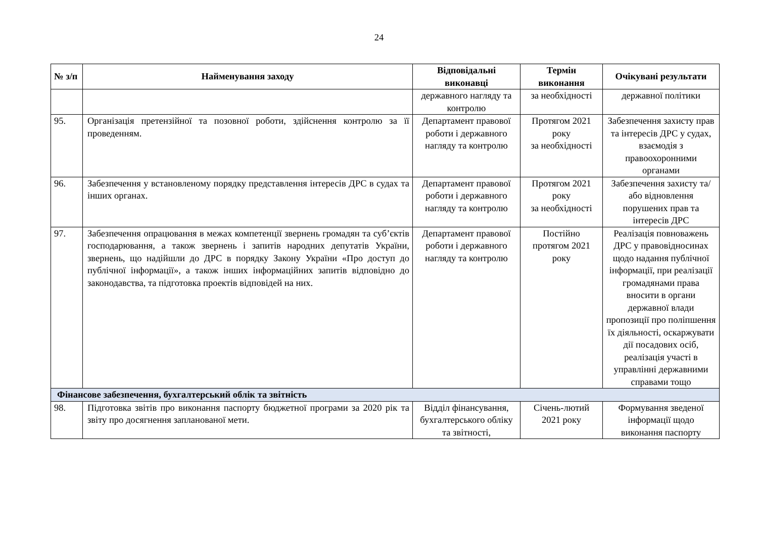24
| № з/п | Найменування заходу | Відповідальні виконавці | Термін виконання | Очікувані результати |
| --- | --- | --- | --- | --- |
| | | державного нагляду та контролю | за необхідності | державної політики |
| 95. | Організація претензійної та позовної роботи, здійснення контролю за її проведенням. | Департамент правової роботи і державного нагляду та контролю | Протягом 2021 року за необхідності | Забезпечення захисту прав та інтересів ДРС у судах, взаємодія з правоохоронними органами |
| 96. | Забезпечення у встановленому порядку представлення інтересів ДРС в судах та інших органах. | Департамент правової роботи і державного нагляду та контролю | Протягом 2021 року за необхідності | Забезпечення захисту та/або відновлення порушених прав та інтересів ДРС |
| 97. | Забезпечення опрацювання в межах компетенції звернень громадян та суб’єктів господарювання, а також звернень і запитів народних депутатів України, звернень, що надійшли до ДРС в порядку Закону України «Про доступ до публічної інформації», а також інших інформаційних запитів відповідно до законодавства, та підготовка проектів відповідей на них. | Департамент правової роботи і державного нагляду та контролю | Постійно протягом 2021 року | Реалізація повноважень ДРС у правовідносинах щодо надання публічної інформації, при реалізації громадянами права вносити в органи державної влади пропозиції про поліпшення їх діяльності, оскаржувати дії посадових осіб, реалізація участі в управлінні державними справами тощо |
| Фінансове забезпечення, бухгалтерський облік та звітність | | | | |
| 98. | Підготовка звітів про виконання паспорту бюджетної програми за 2020 рік та звіту про досягнення запланованої мети. | Відділ фінансування, бухгалтерського обліку та звітності, | Січень-лютий 2021 року | Формування зведеної інформації щодо виконання паспорту |